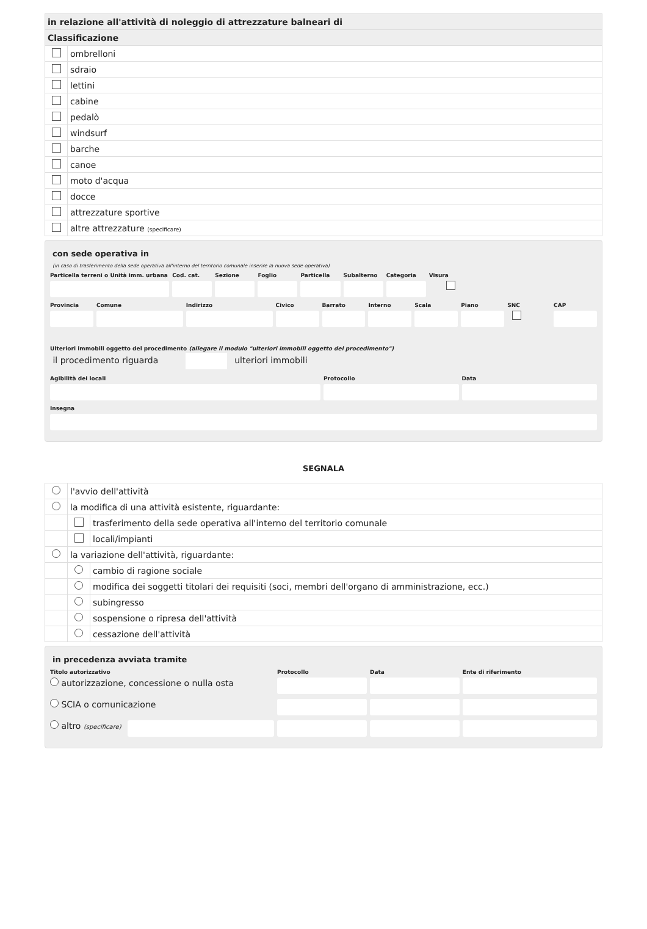| in relazione all'attività di noleggio di attrezzature balneari di | |
| Classificazione | |
| | ombrelloni |
| | sdraio |
| | lettini |
| | cabine |
| | pedalò |
| | windsurf |
| | barche |
| | canoe |
| | moto d'acqua |
| | docce |
| | attrezzature sportive |
| | altre attrezzature (specificare) |
con sede operativa in
(in caso di trasferimento della sede operativa all'interno del territorio comunale inserire la nuova sede operativa)
Particella terreni o Unità imm. urbana
Cod. cat. Sezione Foglio Particella Subalterno Categoria Visura
Provincia Comune Indirizzo Civico Barrato Interno Scala Piano SNC CAP
Ulteriori immobili oggetto del procedimento (allegare il modulo "ulteriori immobili oggetto del procedimento")
il procedimento riguarda ulteriori immobili
Agibilità dei locali Protocollo Data
Insegna
SEGNALA
| | l'avvio dell'attività | |
| | la modifica di una attività esistente, riguardante: | |
| | | trasferimento della sede operativa all'interno del territorio comunale |
| | | locali/impianti |
| | la variazione dell'attività, riguardante: | |
| | | cambio di ragione sociale |
| | | modifica dei soggetti titolari dei requisiti (soci, membri dell'organo di amministrazione, ecc.) |
| | | subingresso |
| | | sospensione o ripresa dell'attività |
| | | cessazione dell'attività |
in precedenza avviata tramite
Titolo autorizzativo Protocollo Data Ente di riferimento
autorizzazione, concessione o nulla osta
SCIA o comunicazione
altro (specificare)